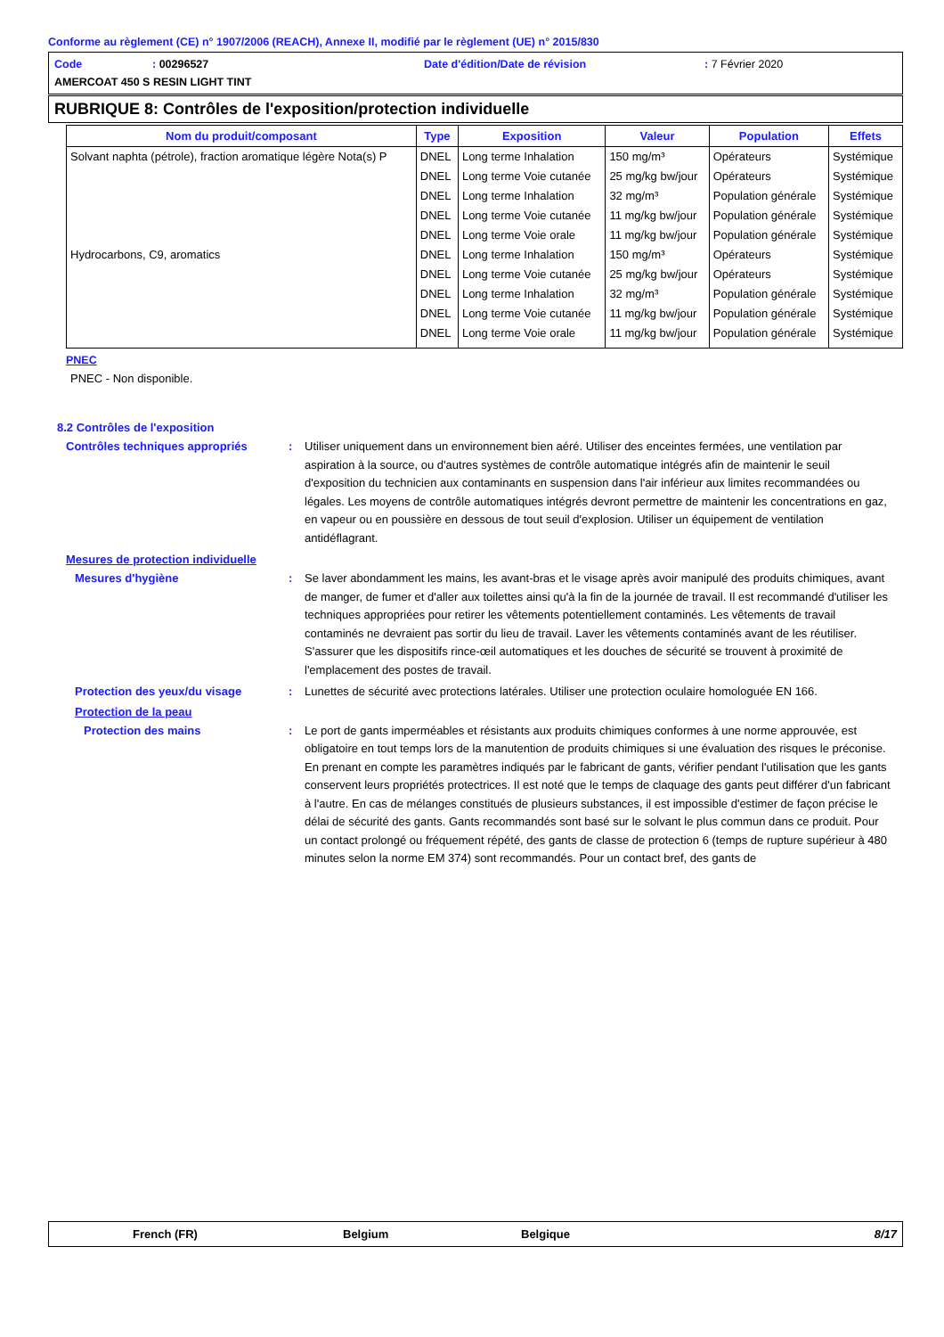Conforme au règlement (CE) n° 1907/2006 (REACH), Annexe II, modifié par le règlement (UE) n° 2015/830
Code: 00296527 Date d'édition/Date de révision: 7 Février 2020
AMERCOAT 450 S RESIN LIGHT TINT
RUBRIQUE 8: Contrôles de l'exposition/protection individuelle
| Nom du produit/composant | Type | Exposition | Valeur | Population | Effets |
| --- | --- | --- | --- | --- | --- |
| Solvant naphta (pétrole), fraction aromatique légère Nota(s) P | DNEL | Long terme Inhalation | 150 mg/m³ | Opérateurs | Systémique |
| | DNEL | Long terme Voie cutanée | 25 mg/kg bw/jour | Opérateurs | Systémique |
| | DNEL | Long terme Inhalation | 32 mg/m³ | Population générale | Systémique |
| | DNEL | Long terme Voie cutanée | 11 mg/kg bw/jour | Population générale | Systémique |
| | DNEL | Long terme Voie orale | 11 mg/kg bw/jour | Population générale | Systémique |
| Hydrocarbons, C9, aromatics | DNEL | Long terme Inhalation | 150 mg/m³ | Opérateurs | Systémique |
| | DNEL | Long terme Voie cutanée | 25 mg/kg bw/jour | Opérateurs | Systémique |
| | DNEL | Long terme Inhalation | 32 mg/m³ | Population générale | Systémique |
| | DNEL | Long terme Voie cutanée | 11 mg/kg bw/jour | Population générale | Systémique |
| | DNEL | Long terme Voie orale | 11 mg/kg bw/jour | Population générale | Systémique |
PNEC
PNEC - Non disponible.
8.2 Contrôles de l'exposition
Contrôles techniques appropriés: Utiliser uniquement dans un environnement bien aéré. Utiliser des enceintes fermées, une ventilation par aspiration à la source, ou d'autres systèmes de contrôle automatique intégrés afin de maintenir le seuil d'exposition du technicien aux contaminants en suspension dans l'air inférieur aux limites recommandées ou légales. Les moyens de contrôle automatiques intégrés devront permettre de maintenir les concentrations en gaz, en vapeur ou en poussière en dessous de tout seuil d'explosion. Utiliser un équipement de ventilation antidéflagrant.
Mesures de protection individuelle
Mesures d'hygiène: Se laver abondamment les mains, les avant-bras et le visage après avoir manipulé des produits chimiques, avant de manger, de fumer et d'aller aux toilettes ainsi qu'à la fin de la journée de travail. Il est recommandé d'utiliser les techniques appropriées pour retirer les vêtements potentiellement contaminés. Les vêtements de travail contaminés ne devraient pas sortir du lieu de travail. Laver les vêtements contaminés avant de les réutiliser. S'assurer que les dispositifs rince-œil automatiques et les douches de sécurité se trouvent à proximité de l'emplacement des postes de travail.
Protection des yeux/du visage: Lunettes de sécurité avec protections latérales. Utiliser une protection oculaire homologuée EN 166.
Protection de la peau
Protection des mains: Le port de gants imperméables et résistants aux produits chimiques conformes à une norme approuvée, est obligatoire en tout temps lors de la manutention de produits chimiques si une évaluation des risques le préconise. En prenant en compte les paramètres indiqués par le fabricant de gants, vérifier pendant l'utilisation que les gants conservent leurs propriétés protectrices. Il est noté que le temps de claquage des gants peut différer d'un fabricant à l'autre. En cas de mélanges constitués de plusieurs substances, il est impossible d'estimer de façon précise le délai de sécurité des gants. Gants recommandés sont basé sur le solvant le plus commun dans ce produit. Pour un contact prolongé ou fréquement répété, des gants de classe de protection 6 (temps de rupture supérieur à 480 minutes selon la norme EM 374) sont recommandés. Pour un contact bref, des gants de
French (FR) Belgium Belgique 8/17